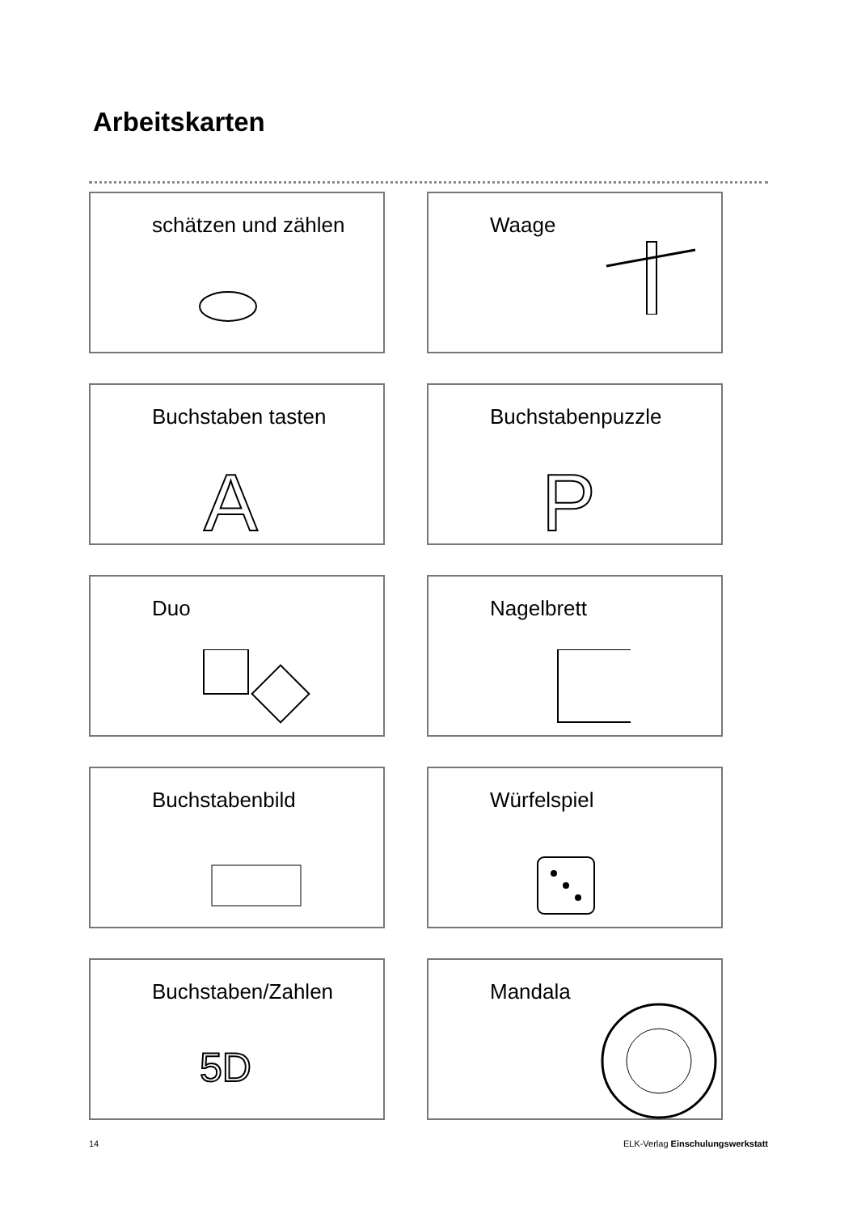Arbeitskarten
schätzen und zählen
Waage
Buchstaben tasten
A
Buchstabenpuzzle
P
Duo
Nagelbrett
Buchstabenbild
Würfelspiel
Buchstaben/Zahlen
5D
Mandala
14 ELK-Verlag Einschulungswerkstatt